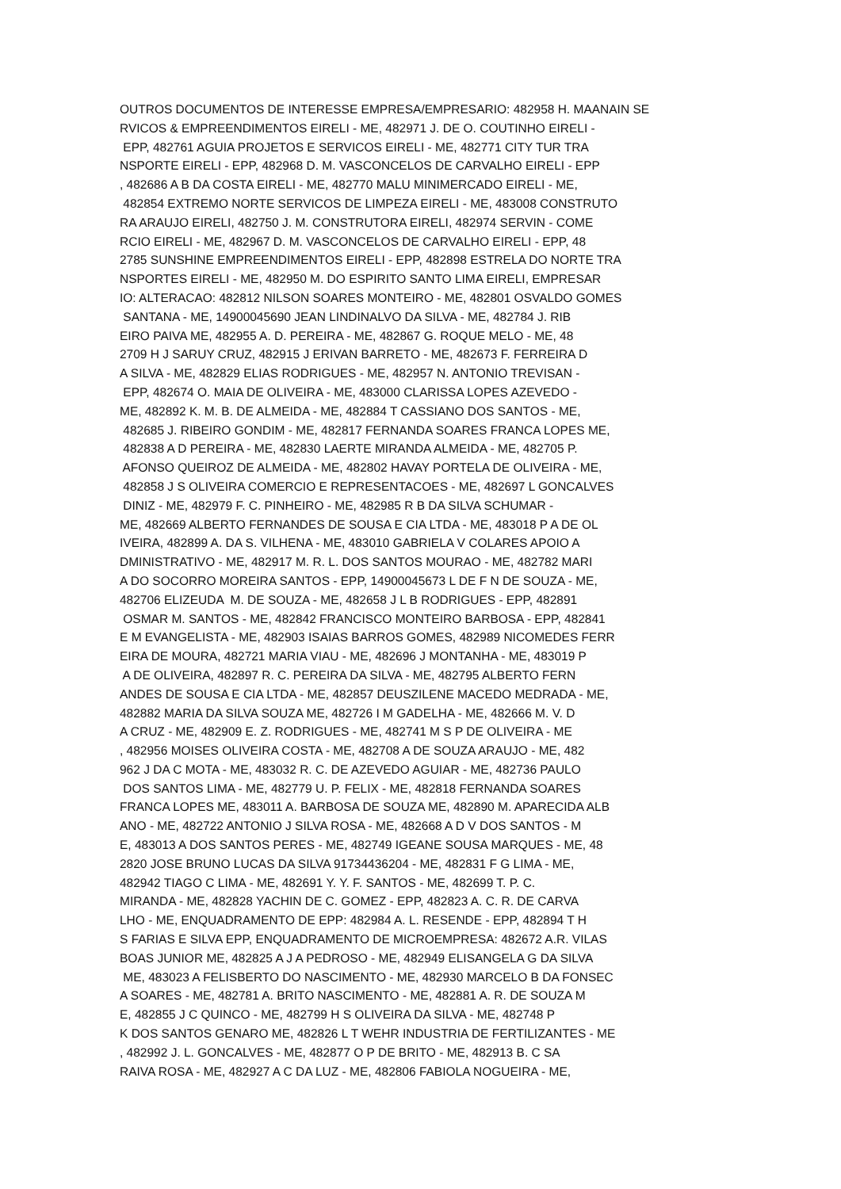OUTROS DOCUMENTOS DE INTERESSE EMPRESA/EMPRESARIO: 482958 H. MAANAIN SE RVICOS & EMPREENDIMENTOS EIRELI - ME, 482971 J. DE O. COUTINHO EIRELI - EPP, 482761 AGUIA PROJETOS E SERVICOS EIRELI - ME, 482771 CITY TUR TRA NSPORTE EIRELI - EPP, 482968 D. M. VASCONCELOS DE CARVALHO EIRELI - EPP , 482686 A B DA COSTA EIRELI - ME, 482770 MALU MINIMERCADO EIRELI - ME, 482854 EXTREMO NORTE SERVICOS DE LIMPEZA EIRELI - ME, 483008 CONSTRUTO RA ARAUJO EIRELI, 482750 J. M. CONSTRUTORA EIRELI, 482974 SERVIN - COME RCIO EIRELI - ME, 482967 D. M. VASCONCELOS DE CARVALHO EIRELI - EPP, 48 2785 SUNSHINE EMPREENDIMENTOS EIRELI - EPP, 482898 ESTRELA DO NORTE TRA NSPORTES EIRELI - ME, 482950 M. DO ESPIRITO SANTO LIMA EIRELI, EMPRESAR IO: ALTERACAO: 482812 NILSON SOARES MONTEIRO - ME, 482801 OSVALDO GOMES SANTANA - ME, 14900045690 JEAN LINDINALVO DA SILVA - ME, 482784 J. RIB EIRO PAIVA ME, 482955 A. D. PEREIRA - ME, 482867 G. ROQUE MELO - ME, 48 2709 H J SARUY CRUZ, 482915 J ERIVAN BARRETO - ME, 482673 F. FERREIRA D A SILVA - ME, 482829 ELIAS RODRIGUES - ME, 482957 N. ANTONIO TREVISAN - EPP, 482674 O. MAIA DE OLIVEIRA - ME, 483000 CLARISSA LOPES AZEVEDO - ME, 482892 K. M. B. DE ALMEIDA - ME, 482884 T CASSIANO DOS SANTOS - ME, 482685 J. RIBEIRO GONDIM - ME, 482817 FERNANDA SOARES FRANCA LOPES ME, 482838 A D PEREIRA - ME, 482830 LAERTE MIRANDA ALMEIDA - ME, 482705 P. AFONSO QUEIROZ DE ALMEIDA - ME, 482802 HAVAY PORTELA DE OLIVEIRA - ME, 482858 J S OLIVEIRA COMERCIO E REPRESENTACOES - ME, 482697 L GONCALVES DINIZ - ME, 482979 F. C. PINHEIRO - ME, 482985 R B DA SILVA SCHUMAR - ME, 482669 ALBERTO FERNANDES DE SOUSA E CIA LTDA - ME, 483018 P A DE OL IVEIRA, 482899 A. DA S. VILHENA - ME, 483010 GABRIELA V COLARES APOIO A DMINISTRATIVO - ME, 482917 M. R. L. DOS SANTOS MOURAO - ME, 482782 MARI A DO SOCORRO MOREIRA SANTOS - EPP, 14900045673 L DE F N DE SOUZA - ME, 482706 ELIZEUDA M. DE SOUZA - ME, 482658 J L B RODRIGUES - EPP, 482891 OSMAR M. SANTOS - ME, 482842 FRANCISCO MONTEIRO BARBOSA - EPP, 482841 E M EVANGELISTA - ME, 482903 ISAIAS BARROS GOMES, 482989 NICOMEDES FERR EIRA DE MOURA, 482721 MARIA VIAU - ME, 482696 J MONTANHA - ME, 483019 P A DE OLIVEIRA, 482897 R. C. PEREIRA DA SILVA - ME, 482795 ALBERTO FERN ANDES DE SOUSA E CIA LTDA - ME, 482857 DEUSZILENE MACEDO MEDRADA - ME, 482882 MARIA DA SILVA SOUZA ME, 482726 I M GADELHA - ME, 482666 M. V. D A CRUZ - ME, 482909 E. Z. RODRIGUES - ME, 482741 M S P DE OLIVEIRA - ME , 482956 MOISES OLIVEIRA COSTA - ME, 482708 A DE SOUZA ARAUJO - ME, 482 962 J DA C MOTA - ME, 483032 R. C. DE AZEVEDO AGUIAR - ME, 482736 PAULO DOS SANTOS LIMA - ME, 482779 U. P. FELIX - ME, 482818 FERNANDA SOARES FRANCA LOPES ME, 483011 A. BARBOSA DE SOUZA ME, 482890 M. APARECIDA ALB ANO - ME, 482722 ANTONIO J SILVA ROSA - ME, 482668 A D V DOS SANTOS - M E, 483013 A DOS SANTOS PERES - ME, 482749 IGEANE SOUSA MARQUES - ME, 48 2820 JOSE BRUNO LUCAS DA SILVA 91734436204 - ME, 482831 F G LIMA - ME, 482942 TIAGO C LIMA - ME, 482691 Y. Y. F. SANTOS - ME, 482699 T. P. C. MIRANDA - ME, 482828 YACHIN DE C. GOMEZ - EPP, 482823 A. C. R. DE CARVA LHO - ME, ENQUADRAMENTO DE EPP: 482984 A. L. RESENDE - EPP, 482894 T H S FARIAS E SILVA EPP, ENQUADRAMENTO DE MICROEMPRESA: 482672 A.R. VILAS BOAS JUNIOR ME, 482825 A J A PEDROSO - ME, 482949 ELISANGELA G DA SILVA ME, 483023 A FELISBERTO DO NASCIMENTO - ME, 482930 MARCELO B DA FONSEC A SOARES - ME, 482781 A. BRITO NASCIMENTO - ME, 482881 A. R. DE SOUZA M E, 482855 J C QUINCO - ME, 482799 H S OLIVEIRA DA SILVA - ME, 482748 P K DOS SANTOS GENARO ME, 482826 L T WEHR INDUSTRIA DE FERTILIZANTES - ME , 482992 J. L. GONCALVES - ME, 482877 O P DE BRITO - ME, 482913 B. C SA RAIVA ROSA - ME, 482927 A C DA LUZ - ME, 482806 FABIOLA NOGUEIRA - ME,